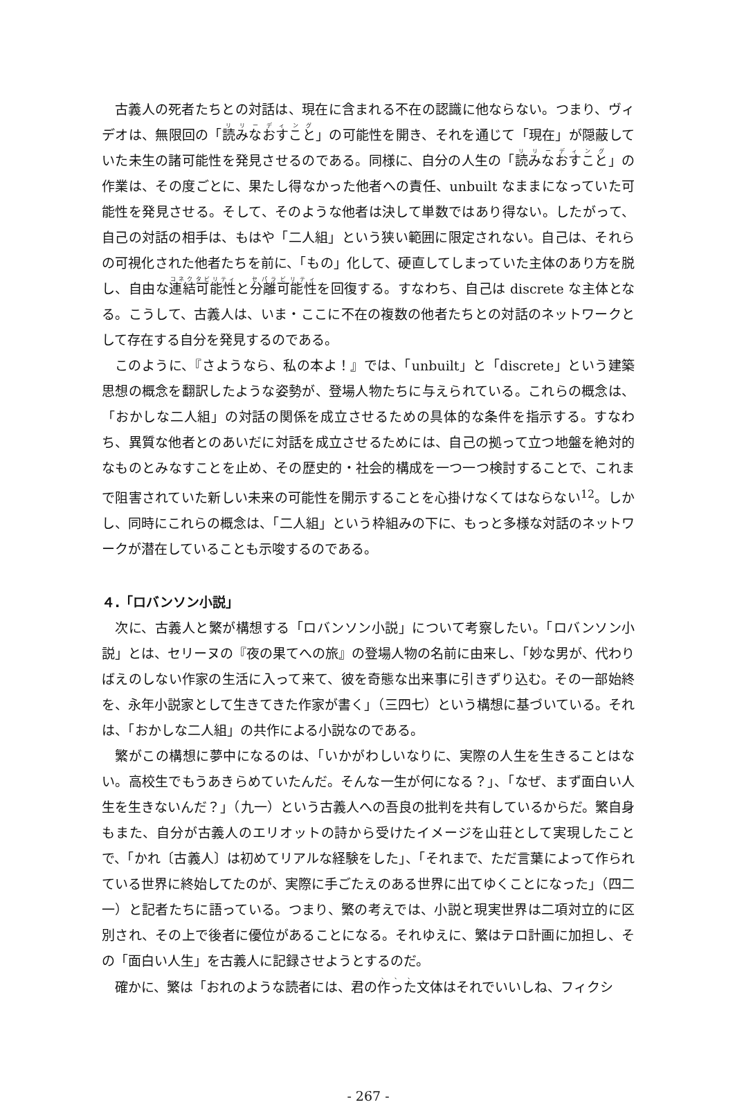古義人の死者たちとの対話は、現在に含まれる不在の認識に他ならない。つまり、ヴィデオは、無限回の「読みなおすこと」の可能性を開き、それを通じて「現在」が隠蔽していた未生の諸可能性を発見させるのである。同様に、自分の人生の「読みなおすこと」の作業は、その度ごとに、果たし得なかった他者への責任、unbuilt なままになっていた可能性を発見させる。そして、そのような他者は決して単数ではあり得ない。したがって、自己の対話の相手は、もはや「二人組」という狭い範囲に限定されない。自己は、それらの可視化された他者たちを前に、「もの」化して、硬直してしまっていた主体のあり方を脱し、自由な連結可能性と分離可能性を回復する。すなわち、自己は discrete な主体となる。こうして、古義人は、いま・ここに不在の複数の他者たちとの対話のネットワークとして存在する自分を発見するのである。
このように、『さようなら、私の本よ！』では、「unbuilt」と「discrete」という建築思想の概念を翻訳したような姿勢が、登場人物たちに与えられている。これらの概念は、「おかしな二人組」の対話の関係を成立させるための具体的な条件を指示する。すなわち、異質な他者とのあいだに対話を成立させるためには、自己の拠って立つ地盤を絶対的なものとみなすことを止め、その歴史的・社会的構成を一つ一つ検討することで、これまで阻害されていた新しい未来の可能性を開示することを心掛けなくてはならない<sup>12</sup>。しかし、同時にこれらの概念は、「二人組」という枠組みの下に、もっと多様な対話のネットワークが潜在していることも示唆するのである。
４.「ロバンソン小説」
次に、古義人と繁が構想する「ロバンソン小説」について考察したい。「ロバンソン小説」とは、セリーヌの『夜の果てへの旅』の登場人物の名前に由来し、「妙な男が、代わりばえのしない作家の生活に入って来て、彼を奇態な出来事に引きずり込む。その一部始終を、永年小説家として生きてきた作家が書く」（三四七）という構想に基づいている。それは、「おかしな二人組」の共作による小説なのである。
繁がこの構想に夢中になるのは、「いかがわしいなりに、実際の人生を生きることはない。高校生でもうあきらめていたんだ。そんな一生が何になる？」、「なぜ、まず面白い人生を生きないんだ？」（九一）という古義人への吾良の批判を共有しているからだ。繁自身もまた、自分が古義人のエリオットの詩から受けたイメージを山荘として実現したことで、「かれ〔古義人〕は初めてリアルな経験をした」、「それまで、ただ言葉によって作られている世界に終始してたのが、実際に手ごたえのある世界に出てゆくことになった」（四二一）と記者たちに語っている。つまり、繁の考えでは、小説と現実世界は二項対立的に区別され、その上で後者に優位があることになる。それゆえに、繁はテロ計画に加担し、その「面白い人生」を古義人に記録させようとするのだ。
確かに、繁は「おれのような読者には、君の作った文体はそれでいいしね、フィクシ
- 267 -